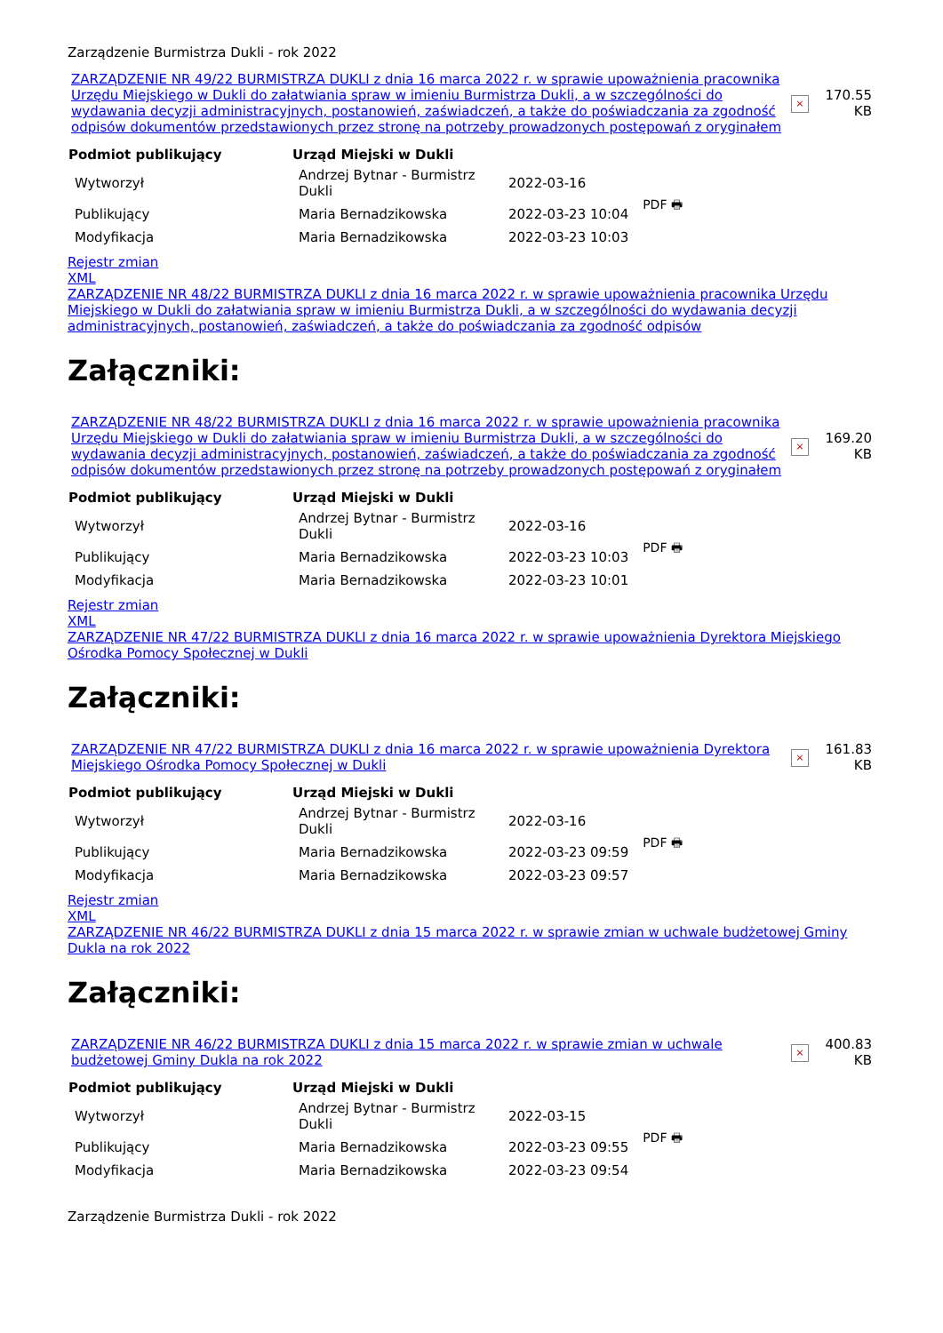Zarządzenie Burmistrza Dukli - rok 2022
| ZARZĄDZENIE NR 49/22 BURMISTRZA DUKLI z dnia 16 marca 2022 r. w sprawie upoważnienia pracownika Urzędu Miejskiego w Dukli do załatwiania spraw w imieniu Burmistrza Dukli, a w szczególności do wydawania decyzji administracyjnych, postanowień, zaświadczeń, a także do poświadczania za zgodność odpisów dokumentów przedstawionych przez stronę na potrzeby prowadzonych postępowań z oryginałem | × | 170.55 KB |
| Podmiot publikujący | Urząd Miejski w Dukli | | |
| Wytworzył | Andrzej Bytnar - Burmistrz Dukli | 2022-03-16 | PDF 🖶 |
| Publikujący | Maria Bernadzikowska | 2022-03-23 10:04 | |
| Modyfikacja | Maria Bernadzikowska | 2022-03-23 10:03 | |
Rejestr zmian
XML
ZARZĄDZENIE NR 48/22 BURMISTRZA DUKLI z dnia 16 marca 2022 r. w sprawie upoważnienia pracownika Urzędu Miejskiego w Dukli do załatwiania spraw w imieniu Burmistrza Dukli, a w szczególności do wydawania decyzji administracyjnych, postanowień, zaświadczeń, a także do poświadczania za zgodność odpisów
Załączniki:
| ZARZĄDZENIE NR 48/22 BURMISTRZA DUKLI z dnia 16 marca 2022 r. w sprawie upoważnienia pracownika Urzędu Miejskiego w Dukli do załatwiania spraw w imieniu Burmistrza Dukli, a w szczególności do wydawania decyzji administracyjnych, postanowień, zaświadczeń, a także do poświadczania za zgodność odpisów dokumentów przedstawionych przez stronę na potrzeby prowadzonych postępowań z oryginałem | × | 169.20 KB |
| Podmiot publikujący | Urząd Miejski w Dukli | | |
| Wytworzył | Andrzej Bytnar - Burmistrz Dukli | 2022-03-16 | PDF 🖶 |
| Publikujący | Maria Bernadzikowska | 2022-03-23 10:03 | |
| Modyfikacja | Maria Bernadzikowska | 2022-03-23 10:01 | |
Rejestr zmian
XML
ZARZĄDZENIE NR 47/22 BURMISTRZA DUKLI z dnia 16 marca 2022 r. w sprawie upoważnienia Dyrektora Miejskiego Ośrodka Pomocy Społecznej w Dukli
Załączniki:
| ZARZĄDZENIE NR 47/22 BURMISTRZA DUKLI z dnia 16 marca 2022 r. w sprawie upoważnienia Dyrektora Miejskiego Ośrodka Pomocy Społecznej w Dukli | × | 161.83 KB |
| Podmiot publikujący | Urząd Miejski w Dukli | | |
| Wytworzył | Andrzej Bytnar - Burmistrz Dukli | 2022-03-16 | PDF 🖶 |
| Publikujący | Maria Bernadzikowska | 2022-03-23 09:59 | |
| Modyfikacja | Maria Bernadzikowska | 2022-03-23 09:57 | |
Rejestr zmian
XML
ZARZĄDZENIE NR 46/22 BURMISTRZA DUKLI z dnia 15 marca 2022 r. w sprawie zmian w uchwale budżetowej Gminy Dukla na rok 2022
Załączniki:
| ZARZĄDZENIE NR 46/22 BURMISTRZA DUKLI z dnia 15 marca 2022 r. w sprawie zmian w uchwale budżetowej Gminy Dukla na rok 2022 | × | 400.83 KB |
| Podmiot publikujący | Urząd Miejski w Dukli | | |
| Wytworzył | Andrzej Bytnar - Burmistrz Dukli | 2022-03-15 | PDF 🖶 |
| Publikujący | Maria Bernadzikowska | 2022-03-23 09:55 | |
| Modyfikacja | Maria Bernadzikowska | 2022-03-23 09:54 | |
Zarządzenie Burmistrza Dukli - rok 2022